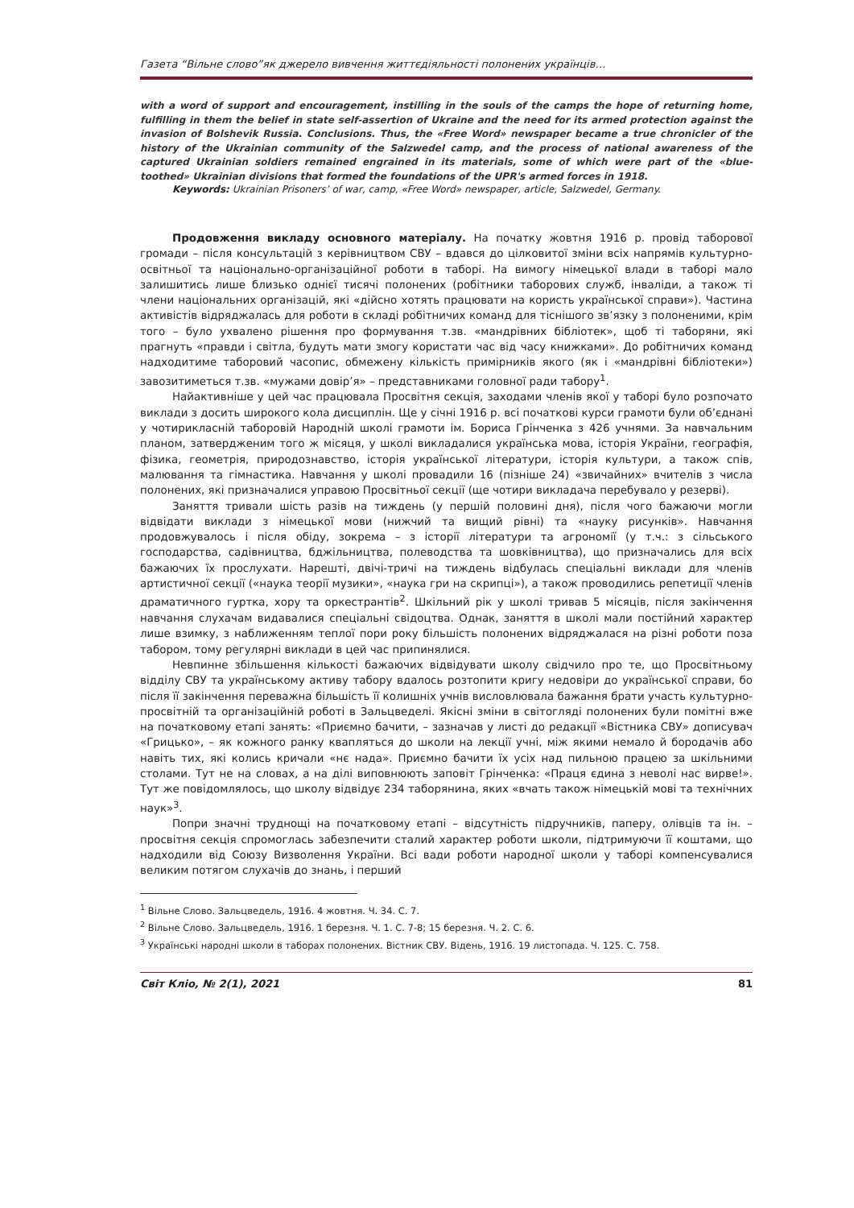Газета “Вільне слово”як джерело вивчення життєдіяльності полонених українців…
with a word of support and encouragement, instilling in the souls of the camps the hope of returning home, fulfilling in them the belief in state self-assertion of Ukraine and the need for its armed protection against the invasion of Bolshevik Russia. Conclusions. Thus, the «Free Word» newspaper became a true chronicler of the history of the Ukrainian community of the Salzwedel camp, and the process of national awareness of the captured Ukrainian soldiers remained engrained in its materials, some of which were part of the «blue-toothed» Ukrainian divisions that formed the foundations of the UPR's armed forces in 1918.
Keywords: Ukrainian Prisoners’ of war, camp, «Free Word» newspaper, article, Salzwedel, Germany.
Продовження викладу основного матеріалу. На початку жовтня 1916 р. провід таборової громади – після консультацій з керівництвом СВУ – вдався до цілковитої зміни всіх напрямів культурно-освітньої та національно-організаційної роботи в таборі. На вимогу німецької влади в таборі мало залишитись лише близько однієї тисячі полонених (робітники таборових служб, інваліди, а також ті члени національних організацій, які «дійсно хотять працювати на користь української справи»). Частина активістів відряджалась для роботи в складі робітничих команд для тіснішого зв’язку з полоненими, крім того – було ухвалено рішення про формування т.зв. «мандрівних бібліотек», щоб ті таборяни, які прагнуть «правди і світла, будуть мати змогу користати час від часу книжками». До робітничих команд надходитиме таборовий часопис, обмежену кількість примірників якого (як і «мандрівні бібліотеки») завозитиметься т.зв. «мужами довір’я» – представниками головної ради табору<sup>1</sup>.
Найактивніше у цей час працювала Просвітня секція, заходами членів якої у таборі було розпочато виклади з досить широкого кола дисциплін. Ще у січні 1916 р. всі початкові курси грамоти були об’єднані у чотирикласній таборовій Народній школі грамоти ім. Бориса Грінченка з 426 учнями. За навчальним планом, затвердженим того ж місяця, у школі викладалися українська мова, історія України, географія, фізика, геометрія, природознавство, історія української літератури, історія культури, а також спів, малювання та гімнастика. Навчання у школі провадили 16 (пізніше 24) «звичайних» вчителів з числа полонених, які призначалися управою Просвітньої секції (ще чотири викладача перебувало у резерві).
Заняття тривали шість разів на тиждень (у першій половині дня), після чого бажаючи могли відвідати виклади з німецької мови (нижчий та вищий рівні) та «науку рисунків». Навчання продовжувалось і після обіду, зокрема – з історії літератури та агрономії (у т.ч.: з сільського господарства, садівництва, бджільництва, полеводства та шовківництва), що призначались для всіх бажаючих їх прослухати. Нарешті, двічі-тричі на тиждень відбулась спеціальні виклади для членів артистичної секції («наука теорії музики», «наука гри на скрипці»), а також проводились репетиції членів драматичного гуртка, хору та оркестрантів<sup>2</sup>. Шкільний рік у школі тривав 5 місяців, після закінчення навчання слухачам видавалися спеціальні свідоцтва. Однак, заняття в школі мали постійний характер лише взимку, з наближенням теплої пори року більшість полонених відряджалася на різні роботи поза табором, тому регулярні виклади в цей час припинялися.
Невпинне збільшення кількості бажаючих відвідувати школу свідчило про те, що Просвітньому відділу СВУ та українському активу табору вдалось розтопити кригу недовіри до української справи, бо після її закінчення переважна більшість її колишніх учнів висловлювала бажання брати участь культурно-просвітній та організаційній роботі в Зальцведелі. Якісні зміни в світогляді полонених були помітні вже на початковому етапі занять: «Приємно бачити, – зазначав у листі до редакції «Вістника СВУ» дописувач «Грицько», – як кожного ранку квапляться до школи на лекції учні, між якими немало й бородачів або навіть тих, які колись кричали «нє нада». Приємно бачити їх усіх над пильною працею за шкільними столами. Тут не на словах, а на ділі виповнюють заповіт Грінченка: «Праця єдина з неволі нас вирве!». Тут же повідомлялось, що школу відвідує 234 таборянина, яких «вчать також німецькій мові та технічних наук»<sup>3</sup>.
Попри значні труднощі на початковому етапі – відсутність підручників, паперу, олівців та ін. – просвітня секція спромоглась забезпечити сталий характер роботи школи, підтримуючи її коштами, що надходили від Союзу Визволення України. Всі вади роботи народної школи у таборі компенсувалися великим потягом слухачів до знань, і перший
<sup>1</sup> Вільне Слово. Зальцведель, 1916. 4 жовтня. Ч. 34. С. 7.
<sup>2</sup> Вільне Слово. Зальцведель, 1916. 1 березня. Ч. 1. С. 7-8; 15 березня. Ч. 2. С. 6.
<sup>3</sup> Українські народні школи в таборах полонених. Вістник СВУ. Відень, 1916. 19 листопада. Ч. 125. С. 758.
Світ Кліо, № 2(1), 2021 81